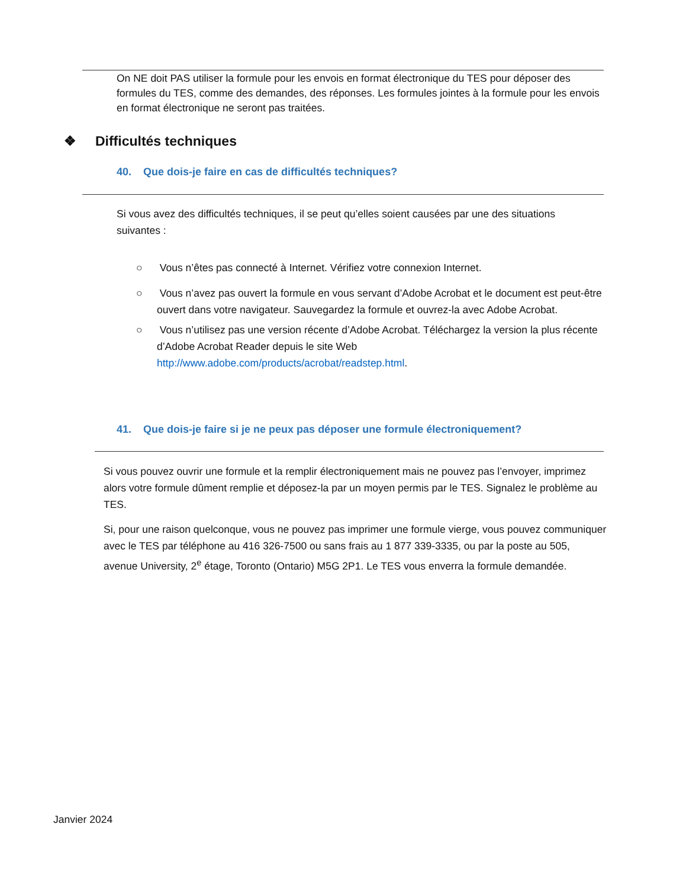On NE doit PAS utiliser la formule pour les envois en format électronique du TES pour déposer des formules du TES, comme des demandes, des réponses. Les formules jointes à la formule pour les envois en format électronique ne seront pas traitées.
❖ Difficultés techniques
40. Que dois-je faire en cas de difficultés techniques?
Si vous avez des difficultés techniques, il se peut qu’elles soient causées par une des situations suivantes :
○ Vous n’êtes pas connecté à Internet. Vérifiez votre connexion Internet.
○ Vous n’avez pas ouvert la formule en vous servant d’Adobe Acrobat et le document est peut-être ouvert dans votre navigateur. Sauvegardez la formule et ouvrez-la avec Adobe Acrobat.
○ Vous n’utilisez pas une version récente d’Adobe Acrobat. Téléchargez la version la plus récente d’Adobe Acrobat Reader depuis le site Web http://www.adobe.com/products/acrobat/readstep.html.
41. Que dois-je faire si je ne peux pas déposer une formule électroniquement?
Si vous pouvez ouvrir une formule et la remplir électroniquement mais ne pouvez pas l’envoyer, imprimez alors votre formule dûment remplie et déposez-la par un moyen permis par le TES. Signalez le problème au TES.
Si, pour une raison quelconque, vous ne pouvez pas imprimer une formule vierge, vous pouvez communiquer avec le TES par téléphone au 416 326-7500 ou sans frais au 1 877 339-3335, ou par la poste au 505, avenue University, 2<sup>e</sup> étage, Toronto (Ontario) M5G 2P1. Le TES vous enverra la formule demandée.
Janvier 2024